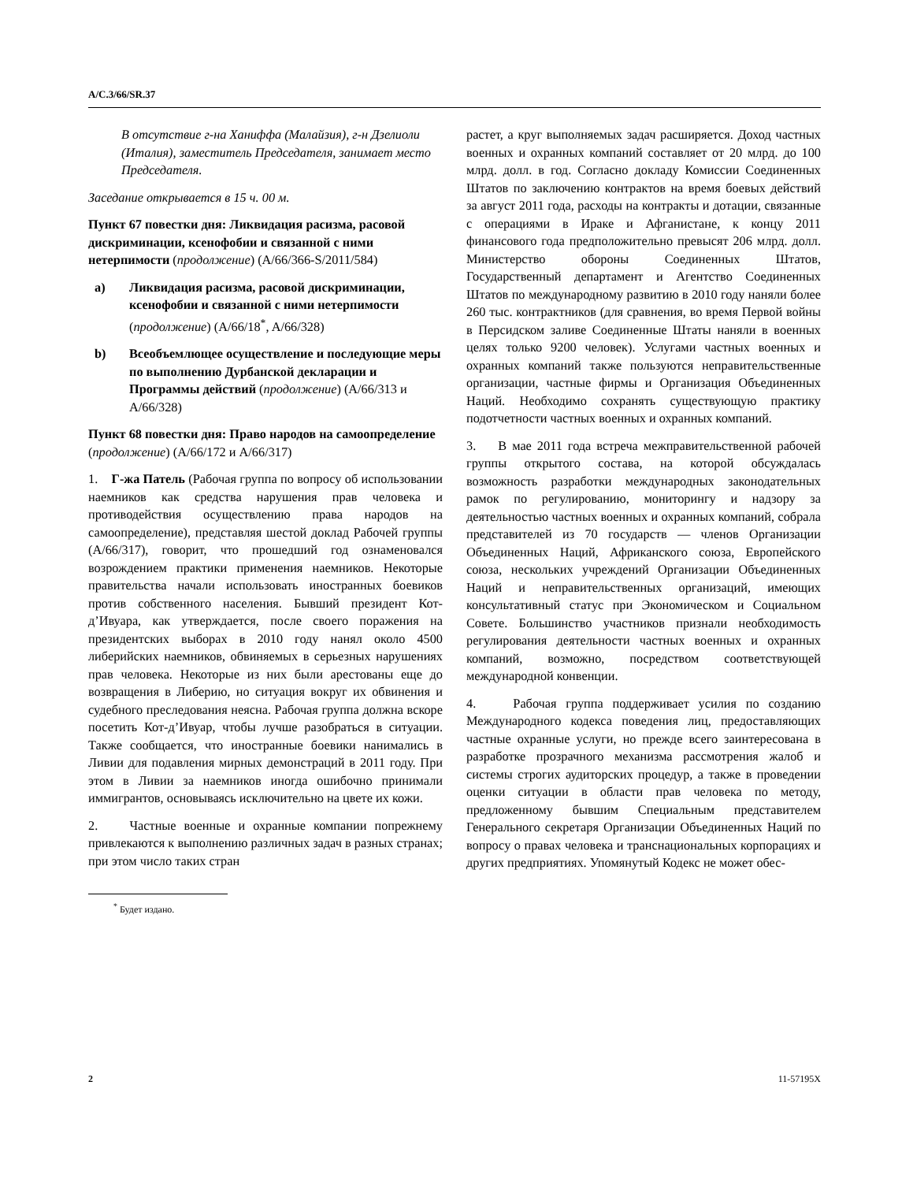A/C.3/66/SR.37
В отсутствие г-на Ханиффа (Малайзия), г-н Дзелиоли (Италия), заместитель Председателя, занимает место Председателя.
Заседание открывается в 15 ч. 00 м.
Пункт 67 повестки дня: Ликвидация расизма, расовой дискриминации, ксенофобии и связанной с ними нетерпимости (продолжение) (A/66/366-S/2011/584)
a) Ликвидация расизма, расовой дискриминации, ксенофобии и связанной с ними нетерпимости (продолжение) (A/66/18<sup>*</sup>, A/66/328)
b) Всеобъемлющее осуществление и последующие меры по выполнению Дурбанской декларации и Программы действий (продолжение) (A/66/313 и A/66/328)
Пункт 68 повестки дня: Право народов на самоопределение (продолжение) (A/66/172 и A/66/317)
1. Г-жа Патель (Рабочая группа по вопросу об использовании наемников как средства нарушения прав человека и противодействия осуществлению права народов на самоопределение), представляя шестой доклад Рабочей группы (A/66/317), говорит, что прошедший год ознаменовался возрождением практики применения наемников. Некоторые правительства начали использовать иностранных боевиков против собственного населения. Бывший президент Кот-д’Ивуара, как утверждается, после своего поражения на президентских выборах в 2010 году нанял около 4500 либерийских наемников, обвиняемых в серьезных нарушениях прав человека. Некоторые из них были арестованы еще до возвращения в Либерию, но ситуация вокруг их обвинения и судебного преследования неясна. Рабочая группа должна вскоре посетить Кот-д’Ивуар, чтобы лучше разобраться в ситуации. Также сообщается, что иностранные боевики нанимались в Ливии для подавления мирных демонстраций в 2011 году. При этом в Ливии за наемников иногда ошибочно принимали иммигрантов, основываясь исключительно на цвете их кожи.
2. Частные военные и охранные компании попрежнему привлекаются к выполнению различных задач в разных странах; при этом число таких стран
<sup>*</sup> Будет издано.
растет, а круг выполняемых задач расширяется. Доход частных военных и охранных компаний составляет от 20 млрд. до 100 млрд. долл. в год. Согласно докладу Комиссии Соединенных Штатов по заключению контрактов на время боевых действий за август 2011 года, расходы на контракты и дотации, связанные с операциями в Ираке и Афганистане, к концу 2011 финансового года предположительно превысят 206 млрд. долл. Министерство обороны Соединенных Штатов, Государственный департамент и Агентство Соединенных Штатов по международному развитию в 2010 году наняли более 260 тыс. контрактников (для сравнения, во время Первой войны в Персидском заливе Соединенные Штаты наняли в военных целях только 9200 человек). Услугами частных военных и охранных компаний также пользуются неправительственные организации, частные фирмы и Организация Объединенных Наций. Необходимо сохранять существующую практику подотчетности частных военных и охранных компаний.
3. В мае 2011 года встреча межправительственной рабочей группы открытого состава, на которой обсуждалась возможность разработки международных законодательных рамок по регулированию, мониторингу и надзору за деятельностью частных военных и охранных компаний, собрала представителей из 70 государств — членов Организации Объединенных Наций, Африканского союза, Европейского союза, нескольких учреждений Организации Объединенных Наций и неправительственных организаций, имеющих консультативный статус при Экономическом и Социальном Совете. Большинство участников признали необходимость регулирования деятельности частных военных и охранных компаний, возможно, посредством соответствующей международной конвенции.
4. Рабочая группа поддерживает усилия по созданию Международного кодекса поведения лиц, предоставляющих частные охранные услуги, но прежде всего заинтересована в разработке прозрачного механизма рассмотрения жалоб и системы строгих аудиторских процедур, а также в проведении оценки ситуации в области прав человека по методу, предложенному бывшим Специальным представителем Генерального секретаря Организации Объединенных Наций по вопросу о правах человека и транснациональных корпорациях и других предприятиях. Упомянутый Кодекс не может обес-
2 11-57195X